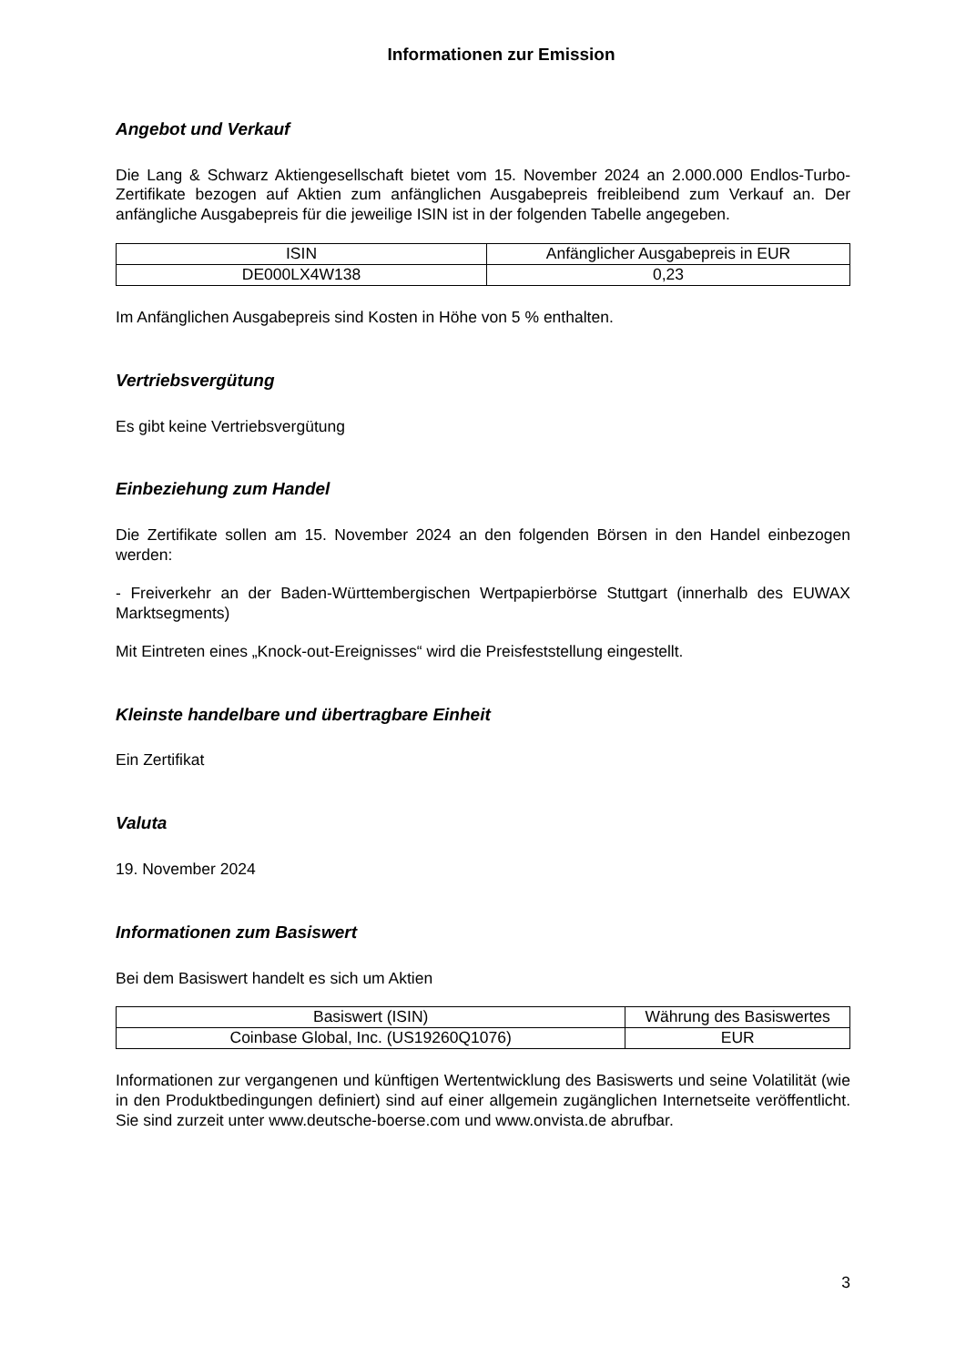Informationen zur Emission
Angebot und Verkauf
Die Lang & Schwarz Aktiengesellschaft bietet vom 15. November 2024 an 2.000.000 Endlos-Turbo-Zertifikate bezogen auf Aktien zum anfänglichen Ausgabepreis freibleibend zum Verkauf an. Der anfängliche Ausgabepreis für die jeweilige ISIN ist in der folgenden Tabelle angegeben.
| ISIN | Anfänglicher Ausgabepreis in EUR |
| --- | --- |
| DE000LX4W138 | 0,23 |
Im Anfänglichen Ausgabepreis sind Kosten in Höhe von 5 % enthalten.
Vertriebsvergütung
Es gibt keine Vertriebsvergütung
Einbeziehung zum Handel
Die Zertifikate sollen am 15. November 2024 an den folgenden Börsen in den Handel einbezogen werden:
- Freiverkehr an der Baden-Württembergischen Wertpapierbörse Stuttgart (innerhalb des EUWAX Marktsegments)
Mit Eintreten eines „Knock-out-Ereignisses“ wird die Preisfeststellung eingestellt.
Kleinste handelbare und übertragbare Einheit
Ein Zertifikat
Valuta
19. November 2024
Informationen zum Basiswert
Bei dem Basiswert handelt es sich um Aktien
| Basiswert (ISIN) | Währung des Basiswertes |
| --- | --- |
| Coinbase Global, Inc. (US19260Q1076) | EUR |
Informationen zur vergangenen und künftigen Wertentwicklung des Basiswerts und seine Volatilität (wie in den Produktbedingungen definiert) sind auf einer allgemein zugänglichen Internetseite veröffentlicht. Sie sind zurzeit unter www.deutsche-boerse.com und www.onvista.de abrufbar.
3